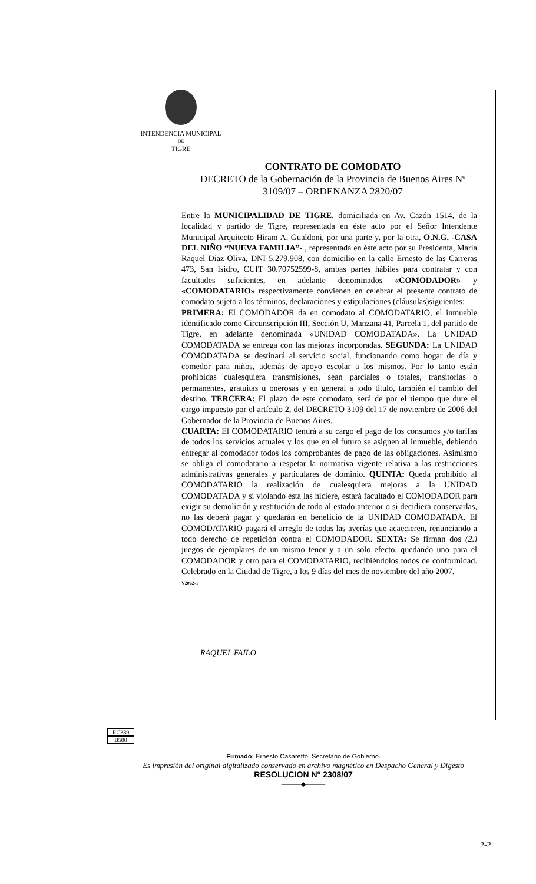INTENDENCIA MUNICIPAL
DE
TIGRE
CONTRATO DE COMODATO
DECRETO de la Gobernación de la Provincia de Buenos Aires Nº 3109/07 – ORDENANZA 2820/07
Entre la MUNICIPALIDAD DE TIGRE, domiciliada en Av. Cazón 1514, de la localidad y partido de Tigre, representada en éste acto por el Señor Intendente Municipal Arquitecto Hiram A. Gualdoni, por una parte y, por la otra, O.N.G. -CASA DEL NIÑO “NUEVA FAMILIA”- , representada en éste acto por su Presidenta, María Raquel Diaz Oliva, DNI 5.279.908, con domicilio en la calle Ernesto de las Carreras 473, San Isidro, CUIT 30.70752599-8, ambas partes hábiles para contratar y con facultades suficientes, en adelante denominados «COMODADOR» y «COMODATARIO» respectivamente convienen en celebrar el presente contrato de comodato sujeto a los términos, declaraciones y estipulaciones (cláusulas)siguientes:
PRIMERA: El COMODADOR da en comodato al COMODATARIO, el inmueble identificado como Circunscripción III, Sección U, Manzana 41, Parcela 1, del partido de Tigre, en adelante denominada «UNIDAD COMODATADA». La UNIDAD COMODATADA se entrega con las mejoras incorporadas. SEGUNDA: La UNIDAD COMODATADA se destinará al servicio social, funcionando como hogar de día y comedor para niños, además de apoyo escolar a los mismos. Por lo tanto están prohibidas cualesquiera transmisiones, sean parciales o totales, transitorias o permanentes, gratuitas u onerosas y en general a todo título, también el cambio del destino. TERCERA: El plazo de este comodato, será de por el tiempo que dure el cargo impuesto por el artículo 2, del DECRETO 3109 del 17 de noviembre de 2006 del Gobernador de la Provincia de Buenos Aires.
CUARTA: El COMODATARIO tendrá a su cargo el pago de los consumos y/o tarifas de todos los servicios actuales y los que en el futuro se asignen al inmueble, debiendo entregar al comodador todos los comprobantes de pago de las obligaciones. Asimismo se obliga el comodatario a respetar la normativa vigente relativa a las restricciones administrativas generales y particulares de dominio. QUINTA: Queda prohibido al COMODATARIO la realización de cualesquiera mejoras a la UNIDAD COMODATADA y si violando ésta las hiciere, estará facultado el COMODADOR para exigir su demolición y restitución de todo al estado anterior o si decidiera conservarlas, no las deberá pagar y quedarán en beneficio de la UNIDAD COMODATADA. El COMODATARIO pagará el arreglo de todas las averías que acaecieren, renunciando a todo derecho de repetición contra el COMODADOR. SEXTA: Se firman dos (2.) juegos de ejemplares de un mismo tenor y a un solo efecto, quedando uno para el COMODADOR y otro para el COMODATARIO, recibiéndolos todos de conformidad. Celebrado en la Ciudad de Tigre, a los 9 días del mes de noviembre del año 2007.
V2062-1
RAQUEL FAILO
RC389
B500
Firmado: Ernesto Casaretto, Secretario de Gobierno.
Es impresión del original digitalizado conservado en archivo magnético en Despacho General y Digesto
RESOLUCION N° 2308/07
———◆———
2-2